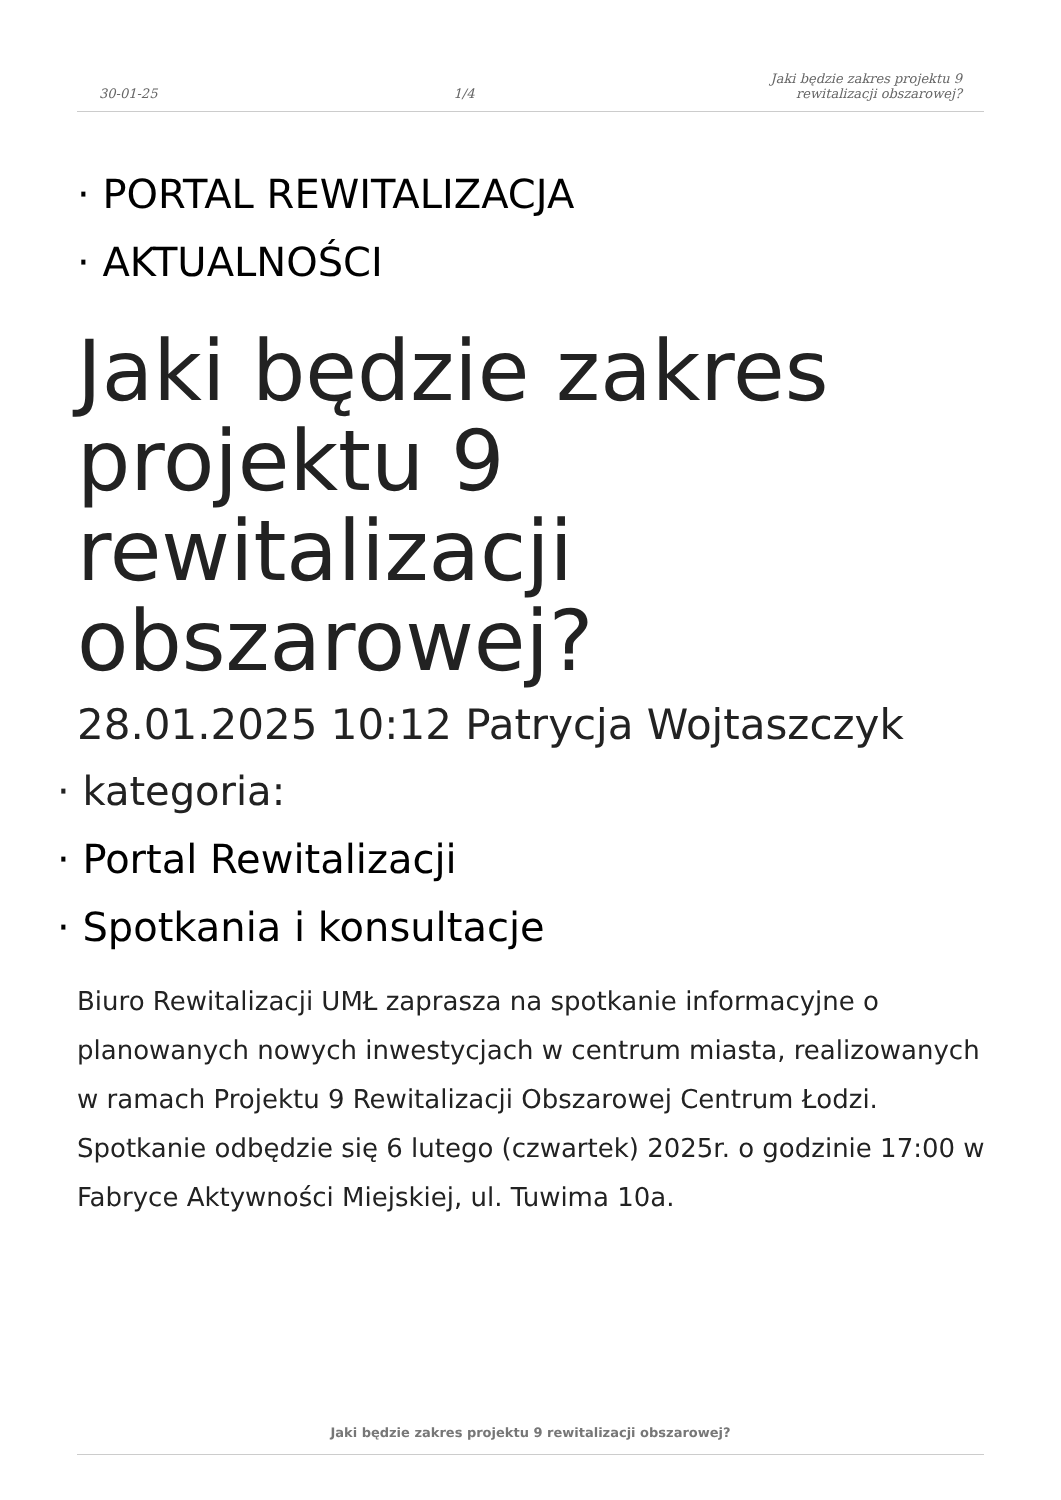30-01-25 1/4 Jaki będzie zakres projektu 9
rewitalizacji obszarowej?
· PORTAL REWITALIZACJA
· AKTUALNOŚCI
Jaki będzie zakres projektu 9 rewitalizacji obszarowej?
28.01.2025 10:12 Patrycja Wojtaszczyk
· kategoria:
· Portal Rewitalizacji
· Spotkania i konsultacje
Biuro Rewitalizacji UMŁ zaprasza na spotkanie informacyjne o planowanych nowych inwestycjach w centrum miasta, realizowanych w ramach Projektu 9 Rewitalizacji Obszarowej Centrum Łodzi. Spotkanie odbędzie się 6 lutego (czwartek) 2025r. o godzinie 17:00 w Fabryce Aktywności Miejskiej, ul. Tuwima 10a.
Jaki będzie zakres projektu 9 rewitalizacji obszarowej?